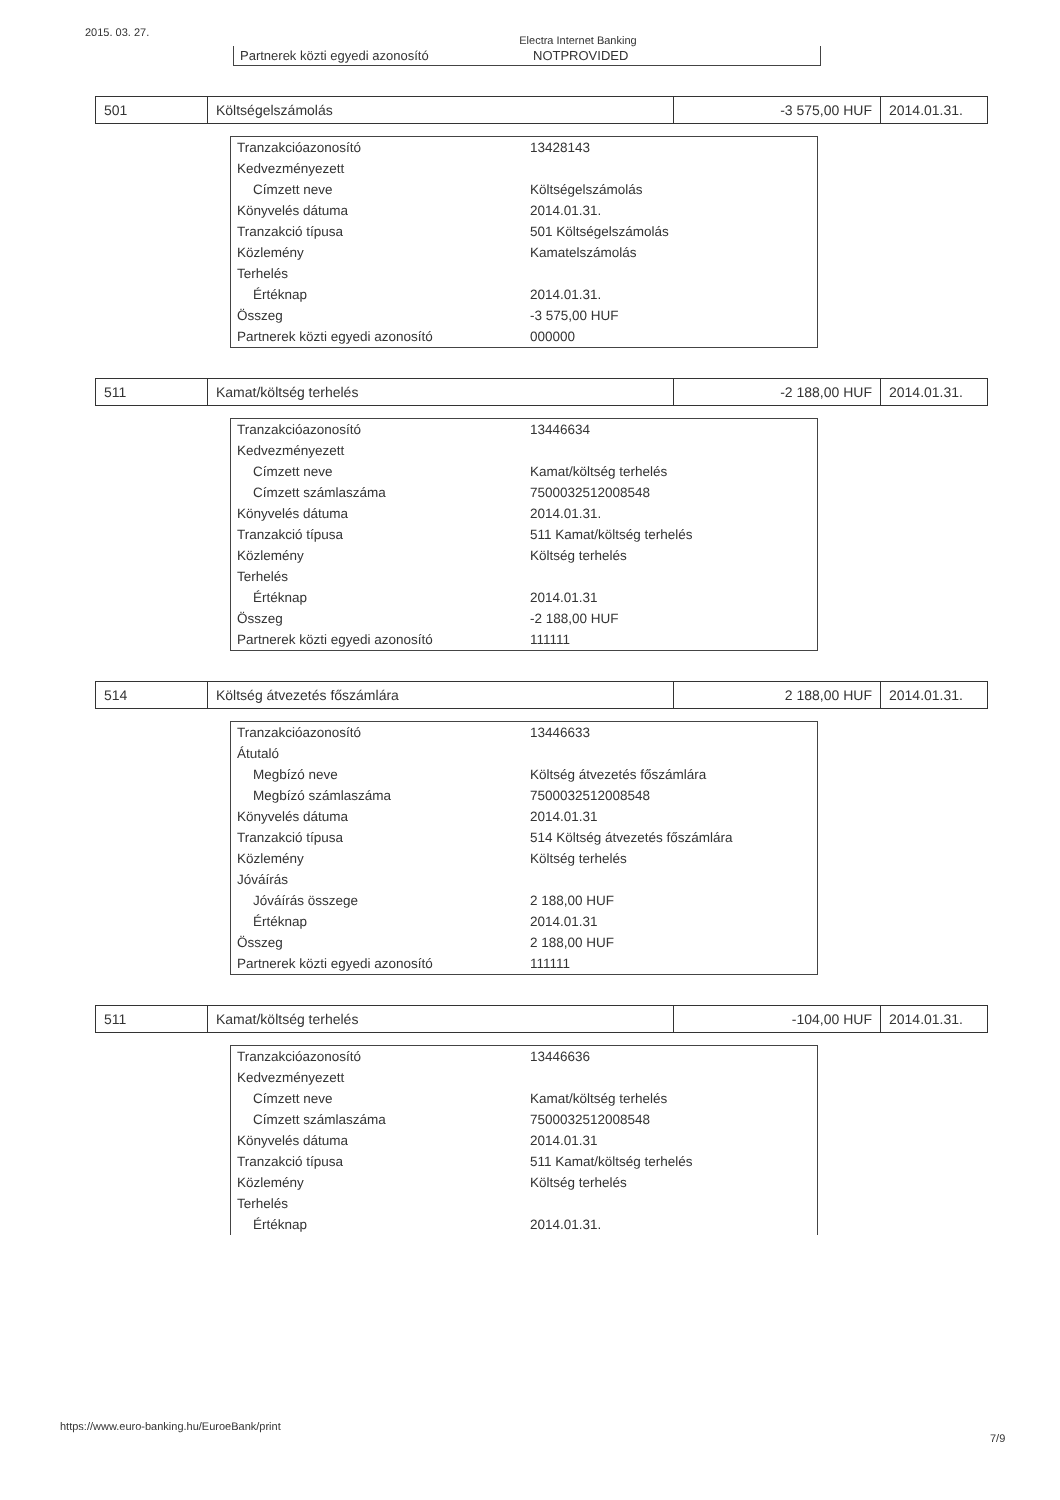2015. 03. 27. Electra Internet Banking
| Partnerek közti egyedi azonosító | NOTPROVIDED |
| 501 | Költségelszámolás | -3 575,00 HUF | 2014.01.31. |
| Tranzakcióazonosító | 13428143 |
| Kedvezményezett | |
| Címzett neve | Költségelszámolás |
| Könyvelés dátuma | 2014.01.31. |
| Tranzakció típusa | 501 Költségelszámolás |
| Közlemény | Kamatelszámolás |
| Terhelés | |
| Értéknap | 2014.01.31. |
| Összeg | -3 575,00 HUF |
| Partnerek közti egyedi azonosító | 000000 |
| 511 | Kamat/költség terhelés | -2 188,00 HUF | 2014.01.31. |
| Tranzakcióazonosító | 13446634 |
| Kedvezményezett | |
| Címzett neve | Kamat/költség terhelés |
| Címzett számlaszáma | 7500032512008548 |
| Könyvelés dátuma | 2014.01.31. |
| Tranzakció típusa | 511 Kamat/költség terhelés |
| Közlemény | Költség terhelés |
| Terhelés | |
| Értéknap | 2014.01.31 |
| Összeg | -2 188,00 HUF |
| Partnerek közti egyedi azonosító | 111111 |
| 514 | Költség átvezetés főszámlára | 2 188,00 HUF | 2014.01.31. |
| Tranzakcióazonosító | 13446633 |
| Átutaló | |
| Megbízó neve | Költség átvezetés főszámlára |
| Megbízó számlaszáma | 7500032512008548 |
| Könyvelés dátuma | 2014.01.31 |
| Tranzakció típusa | 514 Költség átvezetés főszámlára |
| Közlemény | Költség terhelés |
| Jóváírás | |
| Jóváírás összege | 2 188,00 HUF |
| Értéknap | 2014.01.31 |
| Összeg | 2 188,00 HUF |
| Partnerek közti egyedi azonosító | 111111 |
| 511 | Kamat/költség terhelés | -104,00 HUF | 2014.01.31. |
| Tranzakcióazonosító | 13446636 |
| Kedvezményezett | |
| Címzett neve | Kamat/költség terhelés |
| Címzett számlaszáma | 7500032512008548 |
| Könyvelés dátuma | 2014.01.31 |
| Tranzakció típusa | 511 Kamat/költség terhelés |
| Közlemény | Költség terhelés |
| Terhelés | |
| Értéknap | 2014.01.31. |
https://www.euro-banking.hu/EuroeBank/print
7/9